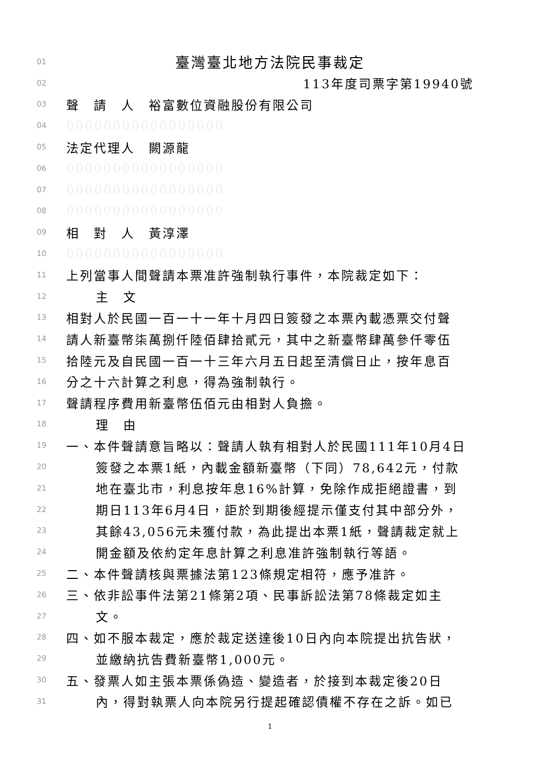01 臺灣臺北地方法院民事裁定
02 113年度司票字第19940號
03 聲　請　人　裕富數位資融股份有限公司
04 00000000000000000
05 法定代理人　闕源龍
06 00000000000000000
07 00000000000000000
08 00000000000000000
09 相　對　人　黃淳澤
10 00000000000000000
11 上列當事人間聲請本票准許強制執行事件，本院裁定如下：
12 主　文
13 相對人於民國一百一十一年十月四日簽發之本票內載憑票交付聲
14 請人新臺幣柒萬捌仟陸佰肆拾貳元，其中之新臺幣肆萬參仟零伍
15 拾陸元及自民國一百一十三年六月五日起至清償日止，按年息百
16 分之十六計算之利息，得為強制執行。
17 聲請程序費用新臺幣伍佰元由相對人負擔。
18 理　由
19 一、本件聲請意旨略以：聲請人執有相對人於民國111年10月4日
20 簽發之本票1紙，內載金額新臺幣（下同）78,642元，付款
21 地在臺北市，利息按年息16%計算，免除作成拒絕證書，到
22 期日113年6月4日，詎於到期後經提示僅支付其中部分外，
23 其餘43,056元未獲付款，為此提出本票1紙，聲請裁定就上
24 開金額及依約定年息計算之利息准許強制執行等語。
25 二、本件聲請核與票據法第123條規定相符，應予准許。
26 三、依非訟事件法第21條第2項、民事訴訟法第78條裁定如主
27 文。
28 四、如不服本裁定，應於裁定送達後10日內向本院提出抗告狀，
29 並繳納抗告費新臺幣1,000元。
30 五、發票人如主張本票係偽造、變造者，於接到本裁定後20日
31 內，得對執票人向本院另行提起確認債權不存在之訴。如已
1